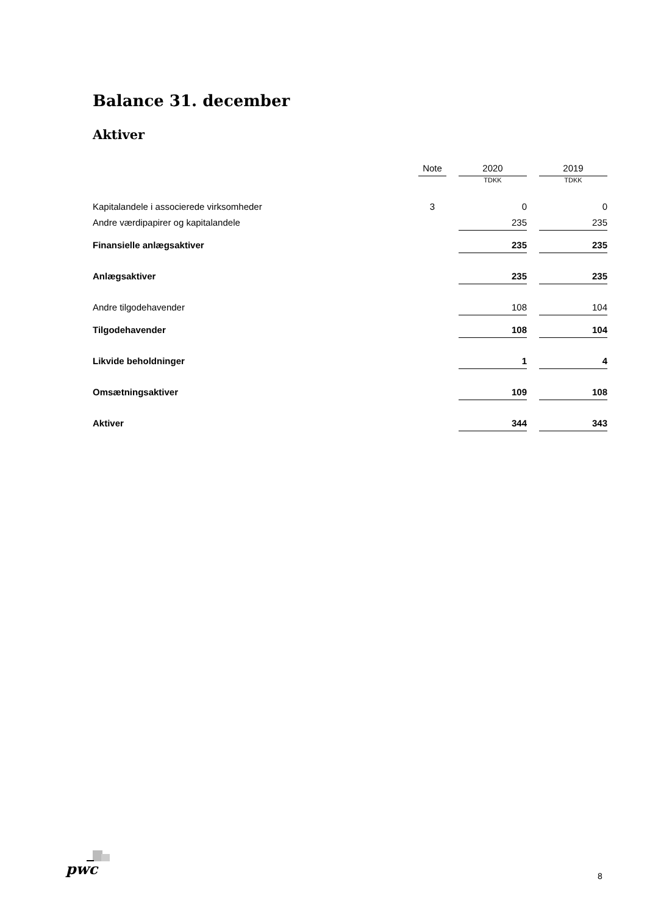Balance 31. december
Aktiver
| | Note | | 2020 | | 2019 |
| --- | --- | --- | --- | --- | --- |
| | | | TDKK | | TDKK |
| Kapitalandele i associerede virksomheder | 3 | | 0 | | 0 |
| Andre værdipapirer og kapitalandele | | | 235 | | 235 |
| Finansielle anlægsaktiver | | | 235 | | 235 |
| Anlægsaktiver | | | 235 | | 235 |
| Andre tilgodehavender | | | 108 | | 104 |
| Tilgodehavender | | | 108 | | 104 |
| Likvide beholdninger | | | 1 | | 4 |
| Omsætningsaktiver | | | 109 | | 108 |
| Aktiver | | | 344 | | 343 |
pwc 8